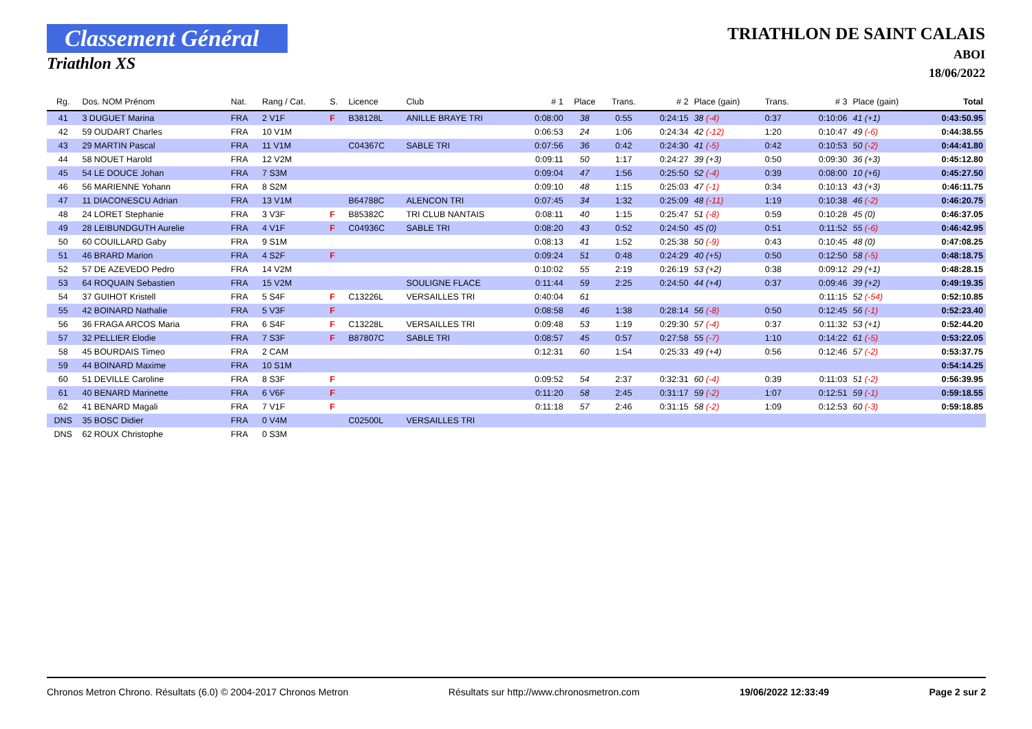Classement Général
Triathlon XS
TRIATHLON DE SAINT CALAIS
ABOI
18/06/2022
| Rg. | Dos. NOM Prénom | Nat. | Rang / Cat. | S. | Licence | Club | # 1 | Place | Trans. | # 2 | Place (gain) | Trans. | # 3 | Place (gain) | Total |
| --- | --- | --- | --- | --- | --- | --- | --- | --- | --- | --- | --- | --- | --- | --- | --- |
| 41 | 3 DUGUET Marina | FRA | 2 V1F | F | B38128L | ANILLE BRAYE TRI | 0:08:00 | 38 | 0:55 | 0:24:15 | 38 (-4) | 0:37 | 0:10:06 | 41 (+1) | 0:43:50.95 |
| 42 | 59 OUDART Charles | FRA | 10 V1M | | | | 0:06:53 | 24 | 1:06 | 0:24:34 | 42 (-12) | 1:20 | 0:10:47 | 49 (-6) | 0:44:38.55 |
| 43 | 29 MARTIN Pascal | FRA | 11 V1M | | C04367C | SABLE TRI | 0:07:56 | 36 | 0:42 | 0:24:30 | 41 (-5) | 0:42 | 0:10:53 | 50 (-2) | 0:44:41.80 |
| 44 | 58 NOUET Harold | FRA | 12 V2M | | | | 0:09:11 | 50 | 1:17 | 0:24:27 | 39 (+3) | 0:50 | 0:09:30 | 36 (+3) | 0:45:12.80 |
| 45 | 54 LE DOUCE Johan | FRA | 7 S3M | | | | 0:09:04 | 47 | 1:56 | 0:25:50 | 52 (-4) | 0:39 | 0:08:00 | 10 (+6) | 0:45:27.50 |
| 46 | 56 MARIENNE Yohann | FRA | 8 S2M | | | | 0:09:10 | 48 | 1:15 | 0:25:03 | 47 (-1) | 0:34 | 0:10:13 | 43 (+3) | 0:46:11.75 |
| 47 | 11 DIACONESCU Adrian | FRA | 13 V1M | | B64788C | ALENCON TRI | 0:07:45 | 34 | 1:32 | 0:25:09 | 48 (-11) | 1:19 | 0:10:38 | 46 (-2) | 0:46:20.75 |
| 48 | 24 LORET Stephanie | FRA | 3 V3F | F | B85382C | TRI CLUB NANTAIS | 0:08:11 | 40 | 1:15 | 0:25:47 | 51 (-8) | 0:59 | 0:10:28 | 45 (0) | 0:46:37.05 |
| 49 | 28 LEIBUNDGUTH Aurelie | FRA | 4 V1F | F | C04936C | SABLE TRI | 0:08:20 | 43 | 0:52 | 0:24:50 | 45 (0) | 0:51 | 0:11:52 | 55 (-6) | 0:46:42.95 |
| 50 | 60 COUILLARD Gaby | FRA | 9 S1M | | | | 0:08:13 | 41 | 1:52 | 0:25:38 | 50 (-9) | 0:43 | 0:10:45 | 48 (0) | 0:47:08.25 |
| 51 | 46 BRARD Marion | FRA | 4 S2F | F | | | 0:09:24 | 51 | 0:48 | 0:24:29 | 40 (+5) | 0:50 | 0:12:50 | 58 (-5) | 0:48:18.75 |
| 52 | 57 DE AZEVEDO Pedro | FRA | 14 V2M | | | | 0:10:02 | 55 | 2:19 | 0:26:19 | 53 (+2) | 0:38 | 0:09:12 | 29 (+1) | 0:48:28.15 |
| 53 | 64 ROQUAIN Sebastien | FRA | 15 V2M | | | SOULIGNE FLACE | 0:11:44 | 59 | 2:25 | 0:24:50 | 44 (+4) | 0:37 | 0:09:46 | 39 (+2) | 0:49:19.35 |
| 54 | 37 GUIHOT Kristell | FRA | 5 S4F | F | C13226L | VERSAILLES TRI | 0:40:04 | 61 | | | | | 0:11:15 | 52 (-54) | 0:52:10.85 |
| 55 | 42 BOINARD Nathalie | FRA | 5 V3F | F | | | 0:08:58 | 46 | 1:38 | 0:28:14 | 56 (-8) | 0:50 | 0:12:45 | 56 (-1) | 0:52:23.40 |
| 56 | 36 FRAGA ARCOS Maria | FRA | 6 S4F | F | C13228L | VERSAILLES TRI | 0:09:48 | 53 | 1:19 | 0:29:30 | 57 (-4) | 0:37 | 0:11:32 | 53 (+1) | 0:52:44.20 |
| 57 | 32 PELLIER Elodie | FRA | 7 S3F | F | B87807C | SABLE TRI | 0:08:57 | 45 | 0:57 | 0:27:58 | 55 (-7) | 1:10 | 0:14:22 | 61 (-5) | 0:53:22.05 |
| 58 | 45 BOURDAIS Timeo | FRA | 2 CAM | | | | 0:12:31 | 60 | 1:54 | 0:25:33 | 49 (+4) | 0:56 | 0:12:46 | 57 (-2) | 0:53:37.75 |
| 59 | 44 BOINARD Maxime | FRA | 10 S1M | | | | | | | | | | | | 0:54:14.25 |
| 60 | 51 DEVILLE Caroline | FRA | 8 S3F | F | | | 0:09:52 | 54 | 2:37 | 0:32:31 | 60 (-4) | 0:39 | 0:11:03 | 51 (-2) | 0:56:39.95 |
| 61 | 40 BENARD Marinette | FRA | 6 V6F | F | | | 0:11:20 | 58 | 2:45 | 0:31:17 | 59 (-2) | 1:07 | 0:12:51 | 59 (-1) | 0:59:18.55 |
| 62 | 41 BENARD Magali | FRA | 7 V1F | F | | | 0:11:18 | 57 | 2:46 | 0:31:15 | 58 (-2) | 1:09 | 0:12:53 | 60 (-3) | 0:59:18.85 |
| DNS | 35 BOSC Didier | FRA | 0 V4M | | C02500L | VERSAILLES TRI | | | | | | | | | |
| DNS | 62 ROUX Christophe | FRA | 0 S3M | | | | | | | | | | | | |
Chronos Metron Chrono. Résultats (6.0) © 2004-2017 Chronos Metron Résultats sur http://www.chronosmetron.com 19/06/2022 12:33:49 Page 2 sur 2